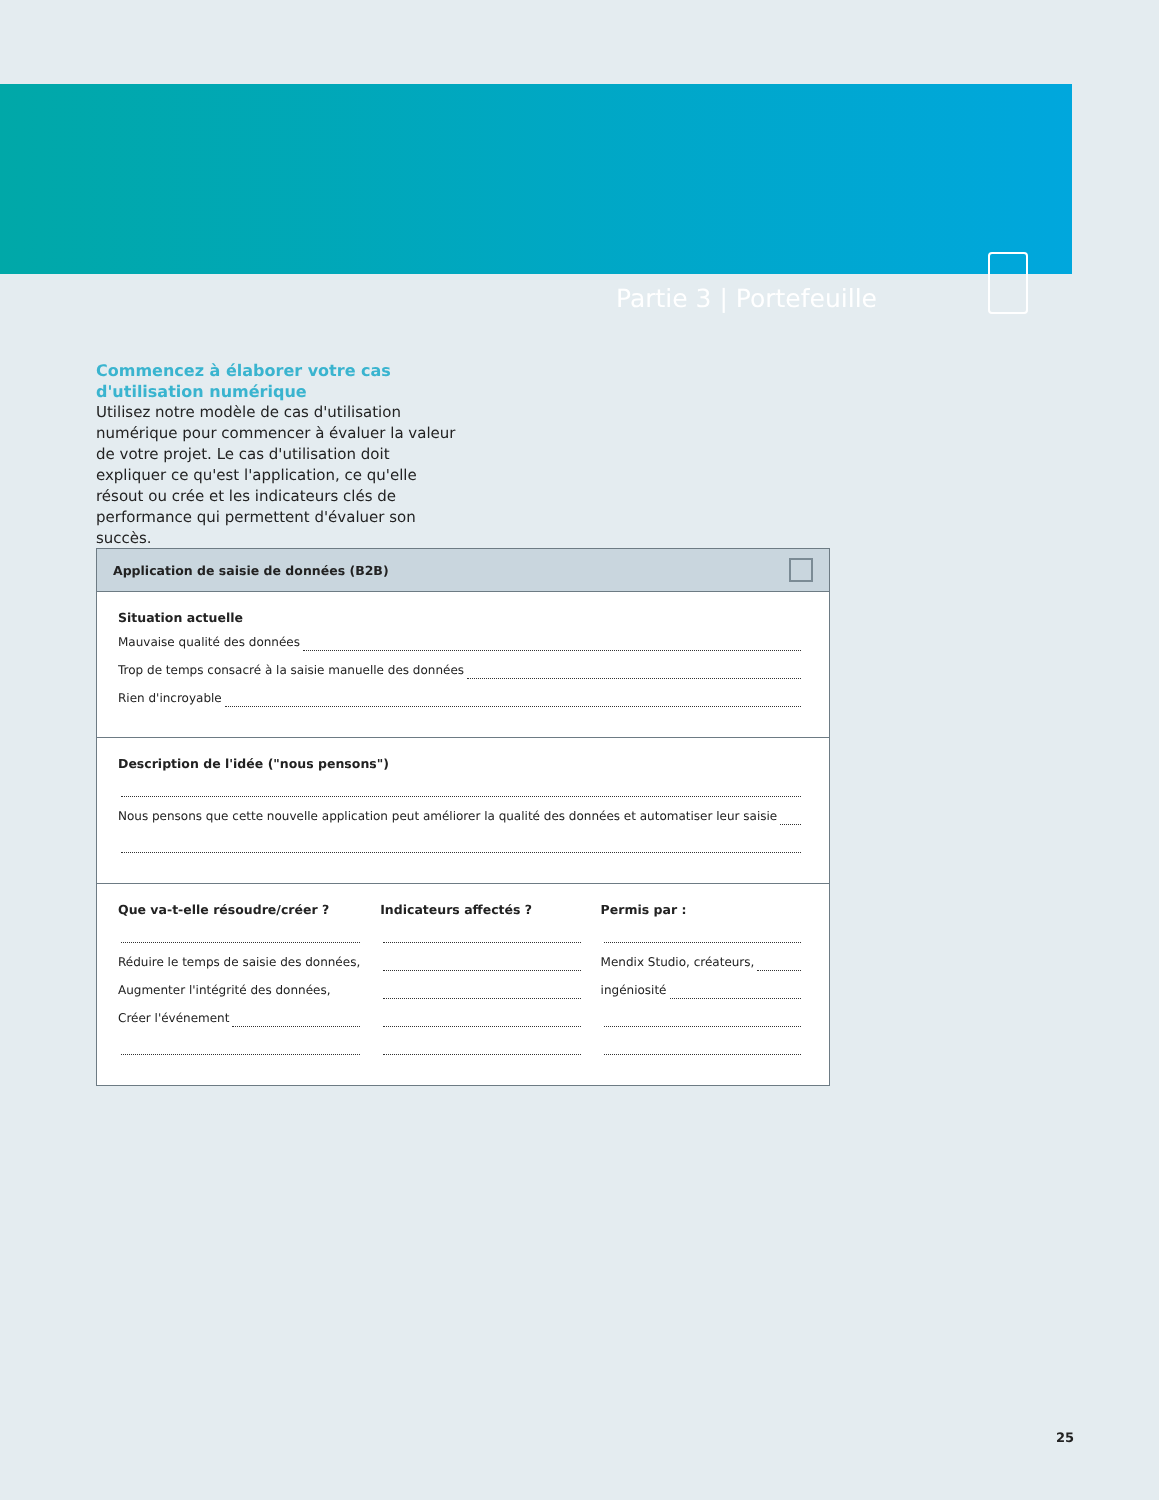Partie 3 | Portefeuille
Commencez à élaborer votre cas d'utilisation numérique
Utilisez notre modèle de cas d'utilisation numérique pour commencer à évaluer la valeur de votre projet. Le cas d'utilisation doit expliquer ce qu'est l'application, ce qu'elle résout ou crée et les indicateurs clés de performance qui permettent d'évaluer son succès.
Application de saisie de données (B2B)
Situation actuelle
Mauvaise qualité des données
Trop de temps consacré à la saisie manuelle des données
Rien d'incroyable
Description de l'idée ("nous pensons")
Nous pensons que cette nouvelle application peut améliorer la qualité des données et automatiser leur saisie
Que va-t-elle résoudre/créer ?
Réduire le temps de saisie des données,
Augmenter l'intégrité des données,
Créer l'événement
Indicateurs affectés ? Permis par :
Mendix Studio, créateurs,
ingéniosité
25